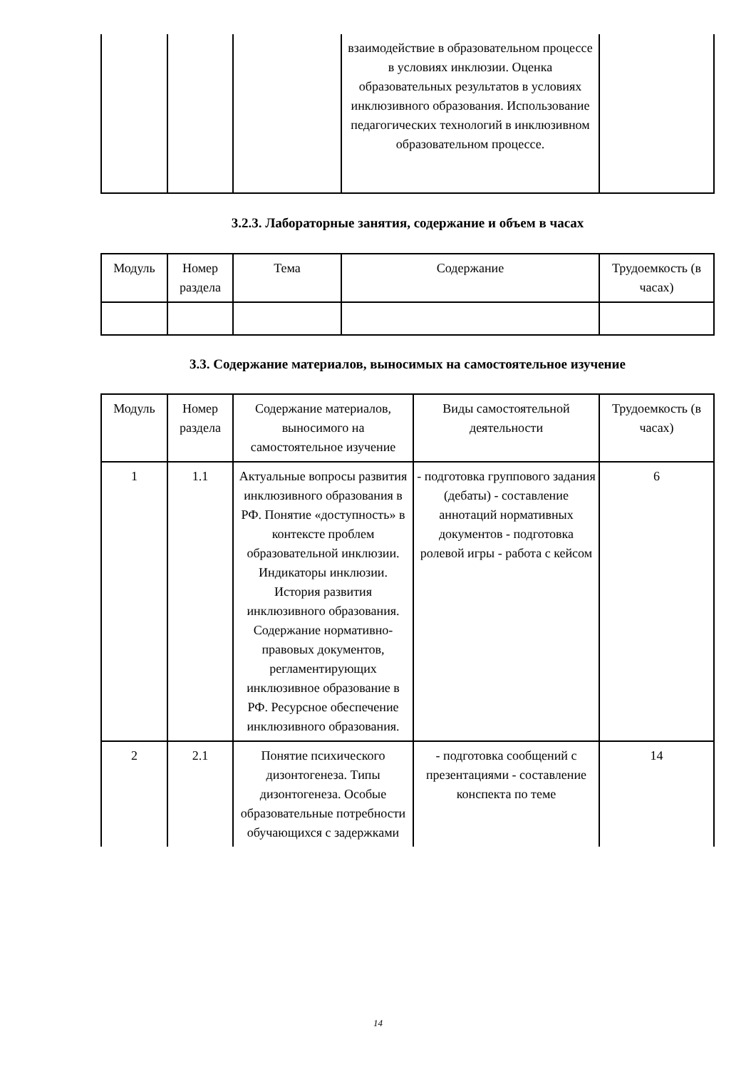| | | | взаимодействие в образовательном процессе в условиях инклюзии. Оценка образовательных результатов в условиях инклюзивного образования. Использование педагогических технологий в инклюзивном образовательном процессе. | |
3.2.3. Лабораторные занятия, содержание и объем в часах
| Модуль | Номер раздела | Тема | Содержание | Трудоемкость (в часах) |
3.3. Содержание материалов, выносимых на самостоятельное изучение
| Модуль | Номер раздела | Содержание материалов, выносимого на самостоятельное изучение | Виды самостоятельной деятельности | Трудоемкость (в часах) |
| 1 | 1.1 | Актуальные вопросы развития инклюзивного образования в РФ. Понятие «доступность» в контексте проблем образовательной инклюзии. Индикаторы инклюзии. История развития инклюзивного образования. Содержание нормативно-правовых документов, регламентирующих инклюзивное образование в РФ. Ресурсное обеспечение инклюзивного образования. | - подготовка группового задания (дебаты) - составление аннотаций нормативных документов - подготовка ролевой игры - работа с кейсом | 6 |
| 2 | 2.1 | Понятие психического дизонтогенеза. Типы дизонтогенеза. Особые образовательные потребности обучающихся с задержками | - подготовка сообщений с презентациями - составление конспекта по теме | 14 |
14